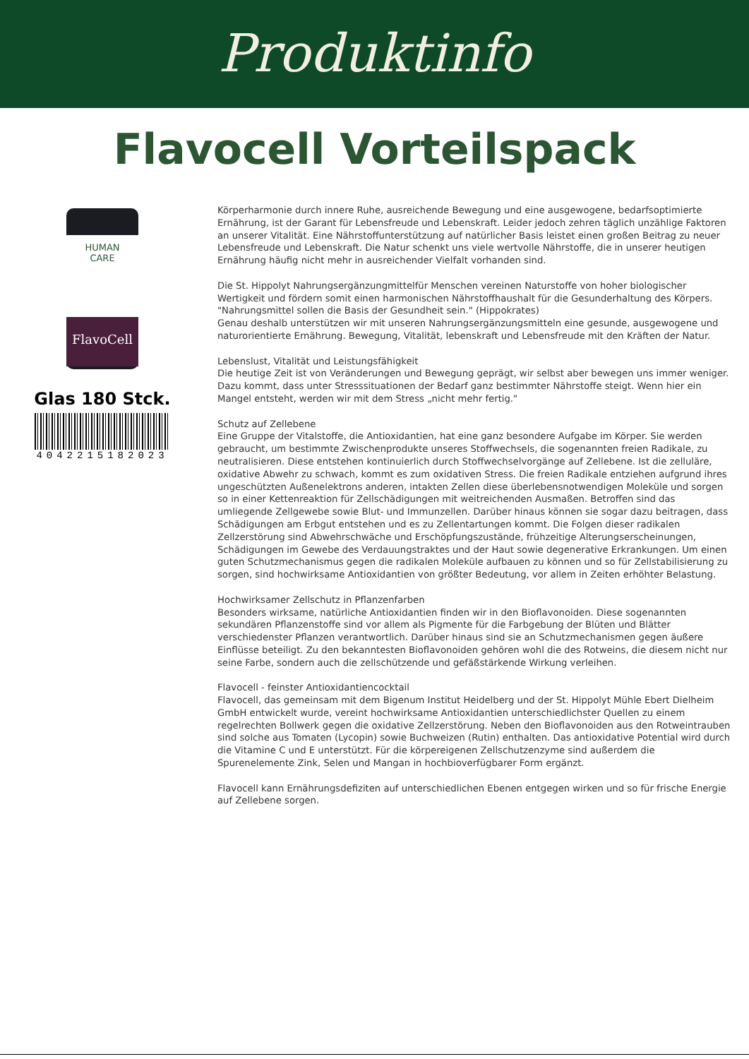Produktinfo
Flavocell Vorteilspack
HUMAN
CARE
FlavoCell
Glas 180 Stck.
4042215182023
Körperharmonie durch innere Ruhe, ausreichende Bewegung und eine ausgewogene, bedarfsoptimierte Ernährung, ist der Garant für Lebensfreude und Lebenskraft. Leider jedoch zehren täglich unzählige Faktoren an unserer Vitalität. Eine Nährstoffunterstützung auf natürlicher Basis leistet einen großen Beitrag zu neuer Lebensfreude und Lebenskraft. Die Natur schenkt uns viele wertvolle Nährstoffe, die in unserer heutigen Ernährung häufig nicht mehr in ausreichender Vielfalt vorhanden sind.
Die St. Hippolyt Nahrungsergänzungmittelfür Menschen vereinen Naturstoffe von hoher biologischer Wertigkeit und fördern somit einen harmonischen Nährstoffhaushalt für die Gesunderhaltung des Körpers.
"Nahrungsmittel sollen die Basis der Gesundheit sein." (Hippokrates)
Genau deshalb unterstützen wir mit unseren Nahrungsergänzungsmitteln eine gesunde, ausgewogene und naturorientierte Ernährung. Bewegung, Vitalität, lebenskraft und Lebensfreude mit den Kräften der Natur.
Lebenslust, Vitalität und Leistungsfähigkeit
Die heutige Zeit ist von Veränderungen und Bewegung geprägt, wir selbst aber bewegen uns immer weniger. Dazu kommt, dass unter Stresssituationen der Bedarf ganz bestimmter Nährstoffe steigt. Wenn hier ein Mangel entsteht, werden wir mit dem Stress „nicht mehr fertig."
Schutz auf Zellebene
Eine Gruppe der Vitalstoffe, die Antioxidantien, hat eine ganz besondere Aufgabe im Körper. Sie werden gebraucht, um bestimmte Zwischenprodukte unseres Stoffwechsels, die sogenannten freien Radikale, zu neutralisieren. Diese entstehen kontinuierlich durch Stoffwechselvorgänge auf Zellebene. Ist die zelluläre, oxidative Abwehr zu schwach, kommt es zum oxidativen Stress. Die freien Radikale entziehen aufgrund ihres ungeschützten Außenelektrons anderen, intakten Zellen diese überlebensnotwendigen Moleküle und sorgen so in einer Kettenreaktion für Zellschädigungen mit weitreichenden Ausmaßen. Betroffen sind das umliegende Zellgewebe sowie Blut- und Immunzellen. Darüber hinaus können sie sogar dazu beitragen, dass Schädigungen am Erbgut entstehen und es zu Zellentartungen kommt. Die Folgen dieser radikalen Zellzerstörung sind Abwehrschwäche und Erschöpfungszustände, frühzeitige Alterungserscheinungen, Schädigungen im Gewebe des Verdauungstraktes und der Haut sowie degenerative Erkrankungen. Um einen guten Schutzmechanismus gegen die radikalen Moleküle aufbauen zu können und so für Zellstabilisierung zu sorgen, sind hochwirksame Antioxidantien von größter Bedeutung, vor allem in Zeiten erhöhter Belastung.
Hochwirksamer Zellschutz in Pflanzenfarben
Besonders wirksame, natürliche Antioxidantien finden wir in den Bioflavonoiden. Diese sogenannten sekundären Pflanzenstoffe sind vor allem als Pigmente für die Farbgebung der Blüten und Blätter verschiedenster Pflanzen verantwortlich. Darüber hinaus sind sie an Schutzmechanismen gegen äußere Einflüsse beteiligt. Zu den bekanntesten Bioflavonoiden gehören wohl die des Rotweins, die diesem nicht nur seine Farbe, sondern auch die zellschützende und gefäßstärkende Wirkung verleihen.
Flavocell - feinster Antioxidantiencocktail
Flavocell, das gemeinsam mit dem Bigenum Institut Heidelberg und der St. Hippolyt Mühle Ebert Dielheim GmbH entwickelt wurde, vereint hochwirksame Antioxidantien unterschiedlichster Quellen zu einem regelrechten Bollwerk gegen die oxidative Zellzerstörung. Neben den Bioflavonoiden aus den Rotweintrauben sind solche aus Tomaten (Lycopin) sowie Buchweizen (Rutin) enthalten. Das antioxidative Potential wird durch die Vitamine C und E unterstützt. Für die körpereigenen Zellschutzenzyme sind außerdem die Spurenelemente Zink, Selen und Mangan in hochbioverfügbarer Form ergänzt.
Flavocell kann Ernährungsdefiziten auf unterschiedlichen Ebenen entgegen wirken und so für frische Energie auf Zellebene sorgen.